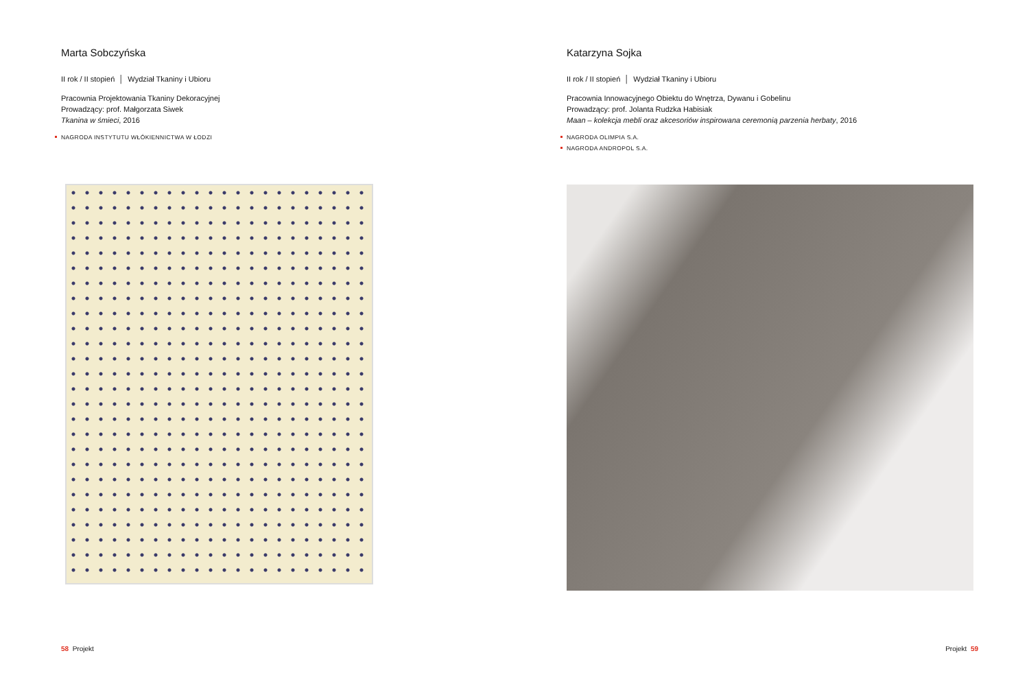Marta Sobczyńska
II rok / II stopień │ Wydział Tkaniny i Ubioru
Pracownia Projektowania Tkaniny Dekoracyjnej
Prowadzący: prof. Małgorzata Siwek
Tkanina w śmieci, 2016
NAGRODA INSTYTUTU WŁÓKIENNICTWA W ŁODZI
58 Projekt
Katarzyna Sojka
II rok / II stopień │ Wydział Tkaniny i Ubioru
Pracownia Innowacyjnego Obiektu do Wnętrza, Dywanu i Gobelinu
Prowadzący: prof. Jolanta Rudzka Habisiak
Maan – kolekcja mebli oraz akcesoriów inspirowana ceremonią parzenia herbaty, 2016
NAGRODA OLIMPIA S.A.
NAGRODA ANDROPOL S.A.
Projekt 59